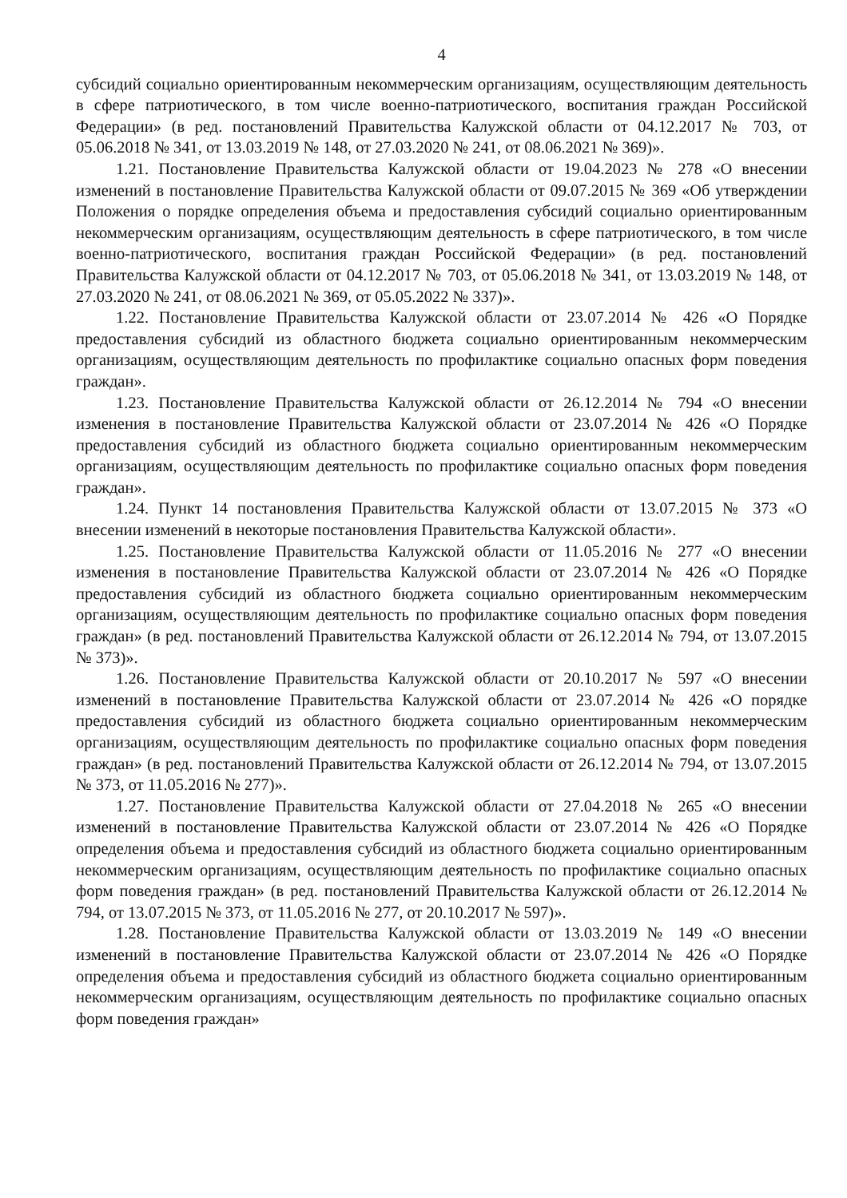4
субсидий социально ориентированным некоммерческим организациям, осуществляющим деятельность в сфере патриотического, в том числе военно-патриотического, воспитания граждан Российской Федерации» (в ред. постановлений Правительства Калужской области от 04.12.2017 № 703, от 05.06.2018 № 341, от 13.03.2019 № 148, от 27.03.2020 № 241, от 08.06.2021 № 369)».
1.21. Постановление Правительства Калужской области от 19.04.2023 № 278 «О внесении изменений в постановление Правительства Калужской области от 09.07.2015 № 369 «Об утверждении Положения о порядке определения объема и предоставления субсидий социально ориентированным некоммерческим организациям, осуществляющим деятельность в сфере патриотического, в том числе военно-патриотического, воспитания граждан Российской Федерации» (в ред. постановлений Правительства Калужской области от 04.12.2017 № 703, от 05.06.2018 № 341, от 13.03.2019 № 148, от 27.03.2020 № 241, от 08.06.2021 № 369, от 05.05.2022 № 337)».
1.22. Постановление Правительства Калужской области от 23.07.2014 № 426 «О Порядке предоставления субсидий из областного бюджета социально ориентированным некоммерческим организациям, осуществляющим деятельность по профилактике социально опасных форм поведения граждан».
1.23. Постановление Правительства Калужской области от 26.12.2014 № 794 «О внесении изменения в постановление Правительства Калужской области от 23.07.2014 № 426 «О Порядке предоставления субсидий из областного бюджета социально ориентированным некоммерческим организациям, осуществляющим деятельность по профилактике социально опасных форм поведения граждан».
1.24. Пункт 14 постановления Правительства Калужской области от 13.07.2015 № 373 «О внесении изменений в некоторые постановления Правительства Калужской области».
1.25. Постановление Правительства Калужской области от 11.05.2016 № 277 «О внесении изменения в постановление Правительства Калужской области от 23.07.2014 № 426 «О Порядке предоставления субсидий из областного бюджета социально ориентированным некоммерческим организациям, осуществляющим деятельность по профилактике социально опасных форм поведения граждан» (в ред. постановлений Правительства Калужской области от 26.12.2014 № 794, от 13.07.2015 № 373)».
1.26. Постановление Правительства Калужской области от 20.10.2017 № 597 «О внесении изменений в постановление Правительства Калужской области от 23.07.2014 № 426 «О порядке предоставления субсидий из областного бюджета социально ориентированным некоммерческим организациям, осуществляющим деятельность по профилактике социально опасных форм поведения граждан» (в ред. постановлений Правительства Калужской области от 26.12.2014 № 794, от 13.07.2015 № 373, от 11.05.2016 № 277)».
1.27. Постановление Правительства Калужской области от 27.04.2018 № 265 «О внесении изменений в постановление Правительства Калужской области от 23.07.2014 № 426 «О Порядке определения объема и предоставления субсидий из областного бюджета социально ориентированным некоммерческим организациям, осуществляющим деятельность по профилактике социально опасных форм поведения граждан» (в ред. постановлений Правительства Калужской области от 26.12.2014 № 794, от 13.07.2015 № 373, от 11.05.2016 № 277, от 20.10.2017 № 597)».
1.28. Постановление Правительства Калужской области от 13.03.2019 № 149 «О внесении изменений в постановление Правительства Калужской области от 23.07.2014 № 426 «О Порядке определения объема и предоставления субсидий из областного бюджета социально ориентированным некоммерческим организациям, осуществляющим деятельность по профилактике социально опасных форм поведения граждан»